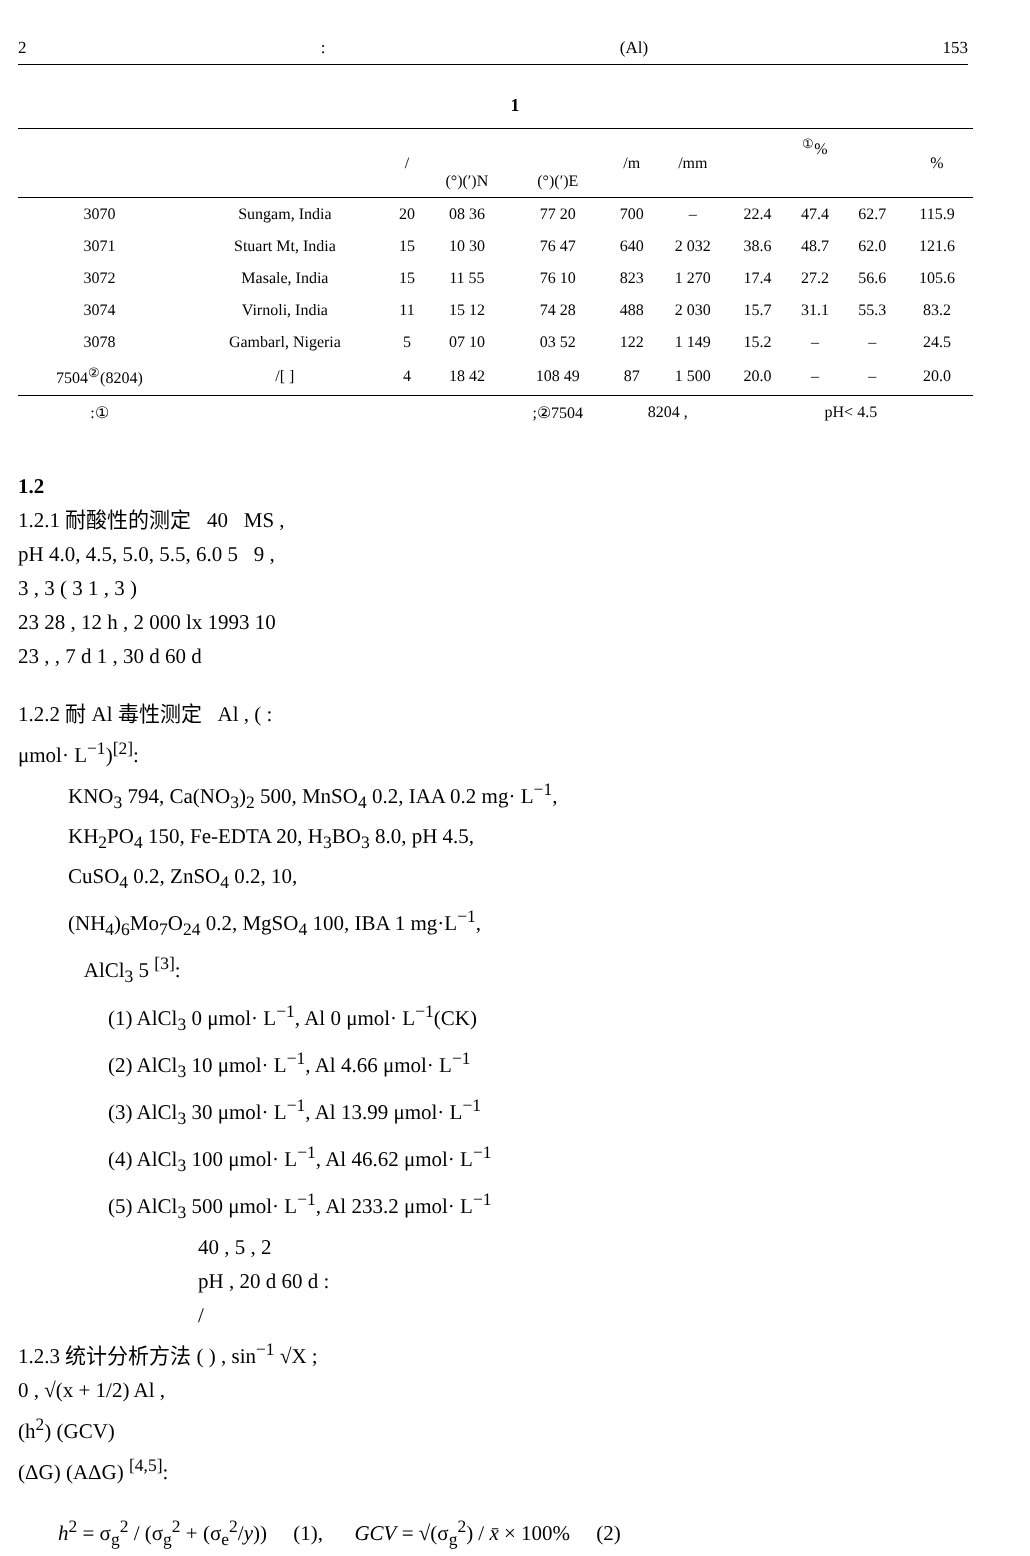2: (Al) 153
1
| | | / | | | /m | /mm | <sup>①</sup>% | | | % |
| --- | --- | --- | --- | --- | --- | --- | --- | --- | --- | --- |
| | | | (°)(′)N | (°)(′)E | | | | | | |
| 3070 | Sungam, India | 20 | 08 36 | 77 20 | 700 | – | 22.4 | 47.4 | 62.7 | 115.9 |
| 3071 | Stuart Mt, India | 15 | 10 30 | 76 47 | 640 | 2 032 | 38.6 | 48.7 | 62.0 | 121.6 |
| 3072 | Masale, India | 15 | 11 55 | 76 10 | 823 | 1 270 | 17.4 | 27.2 | 56.6 | 105.6 |
| 3074 | Virnoli, India | 11 | 15 12 | 74 28 | 488 | 2 030 | 15.7 | 31.1 | 55.3 | 83.2 |
| 3078 | Gambarl, Nigeria | 5 | 07 10 | 03 52 | 122 | 1 149 | 15.2 | – | – | 24.5 |
| 7504<sup>②</sup>(8204) | /[ ] | 4 | 18 42 | 108 49 | 87 | 1 500 | 20.0 | – | – | 20.0 |
| :① | | | | ;②7504 | 8204 , | | pH< 4.5 | | | |
1.2
1.2.1 耐酸性的测定 40 MS ,
pH 4.0, 4.5, 5.0, 5.5, 6.0 5 9 ,
3 , 3 ( 3 1 , 3 )
23 28 , 12 h , 2 000 lx 1993 10
23 , , 7 d 1 , 30 d 60 d
1.2.2 耐 Al 毒性测定 Al , ( :
μmol· L<sup>−1</sup>)<sup>[2]</sup>:
KNO<sub>3</sub> 794, Ca(NO<sub>3</sub>)<sub>2</sub> 500, MnSO<sub>4</sub> 0.2, IAA 0.2 mg· L<sup>−1</sup>,
KH<sub>2</sub>PO<sub>4</sub> 150, Fe-EDTA 20, H<sub>3</sub>BO<sub>3</sub> 8.0, pH 4.5,
CuSO<sub>4</sub> 0.2, ZnSO<sub>4</sub> 0.2, 10,
(NH<sub>4</sub>)<sub>6</sub>Mo<sub>7</sub>O<sub>24</sub> 0.2, MgSO<sub>4</sub> 100, IBA 1 mg·L<sup>−1</sup>,
AlCl<sub>3</sub> 5 <sup>[3]</sup>:
(1) AlCl<sub>3</sub> 0 μmol· L<sup>−1</sup>, Al 0 μmol· L<sup>−1</sup>(CK)
(2) AlCl<sub>3</sub> 10 μmol· L<sup>−1</sup>, Al 4.66 μmol· L<sup>−1</sup>
(3) AlCl<sub>3</sub> 30 μmol· L<sup>−1</sup>, Al 13.99 μmol· L<sup>−1</sup>
(4) AlCl<sub>3</sub> 100 μmol· L<sup>−1</sup>, Al 46.62 μmol· L<sup>−1</sup>
(5) AlCl<sub>3</sub> 500 μmol· L<sup>−1</sup>, Al 233.2 μmol· L<sup>−1</sup>
40 , 5 , 2
pH , 20 d 60 d :
/
1.2.3 统计分析方法 ( ) , sin<sup>−1</sup> √X ;
0 , √(x + 1/2) Al ,
(h<sup>2</sup>) (GCV)
(ΔG) (AΔG) <sup>[4,5]</sup>:
h<sup>2</sup> = σ<sub>g</sub><sup>2</sup> / (σ<sub>g</sub><sup>2</sup> + (σ<sub>e</sub><sup>2</sup>/y)) (1), GCV = √(σ<sub>g</sub><sup>2</sup>) / x̄ × 100% (2)